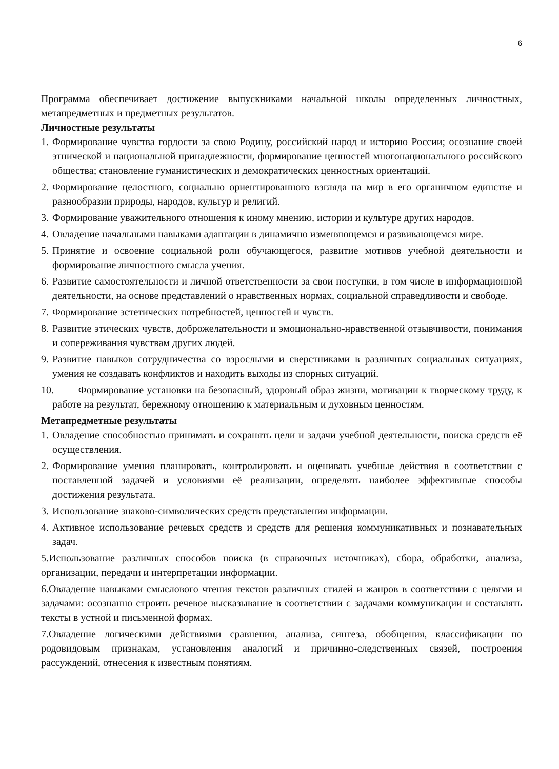6
Программа обеспечивает достижение выпускниками начальной школы определенных личностных, метапредметных и предметных результатов.
Личностные результаты
1. Формирование чувства гордости за свою Родину, российский народ и историю России; осознание своей этнической и национальной принадлежности, формирование ценностей многонационального российского общества; становление гуманистических и демократических ценностных ориентаций.
2. Формирование целостного, социально ориентированного взгляда на мир в его органичном единстве и разнообразии природы, народов, культур и религий.
3. Формирование уважительного отношения к иному мнению, истории и культуре других народов.
4. Овладение начальными навыками адаптации в динамично изменяющемся и развивающемся мире.
5. Принятие и освоение социальной роли обучающегося, развитие мотивов учебной деятельности и формирование личностного смысла учения.
6. Развитие самостоятельности и личной ответственности за свои поступки, в том числе в информационной деятельности, на основе представлений о нравственных нормах, социальной справедливости и свободе.
7. Формирование эстетических потребностей, ценностей и чувств.
8. Развитие этических чувств, доброжелательности и эмоционально-нравственной отзывчивости, понимания и сопереживания чувствам других людей.
9. Развитие навыков сотрудничества со взрослыми и сверстниками в различных социальных ситуациях, умения не создавать конфликтов и находить выходы из спорных ситуаций.
10. Формирование установки на безопасный, здоровый образ жизни, мотивации к творческому труду, к работе на результат, бережному отношению к материальным и духовным ценностям.
Метапредметные результаты
1. Овладение способностью принимать и сохранять цели и задачи учебной деятельности, поиска средств её осуществления.
2. Формирование умения планировать, контролировать и оценивать учебные действия в соответствии с поставленной задачей и условиями её реализации, определять наиболее эффективные способы достижения результата.
3. Использование знаково-символических средств представления информации.
4. Активное использование речевых средств и средств для решения коммуникативных и познавательных задач.
5.Использование различных способов поиска (в справочных источниках), сбора, обработки, анализа, организации, передачи и интерпретации информации.
6.Овладение навыками смыслового чтения текстов различных стилей и жанров в соответствии с целями и задачами: осознанно строить речевое высказывание в соответствии с задачами коммуникации и составлять тексты в устной и письменной формах.
7.Овладение логическими действиями сравнения, анализа, синтеза, обобщения, классификации по родовидовым признакам, установления аналогий и причинно-следственных связей, построения рассуждений, отнесения к известным понятиям.